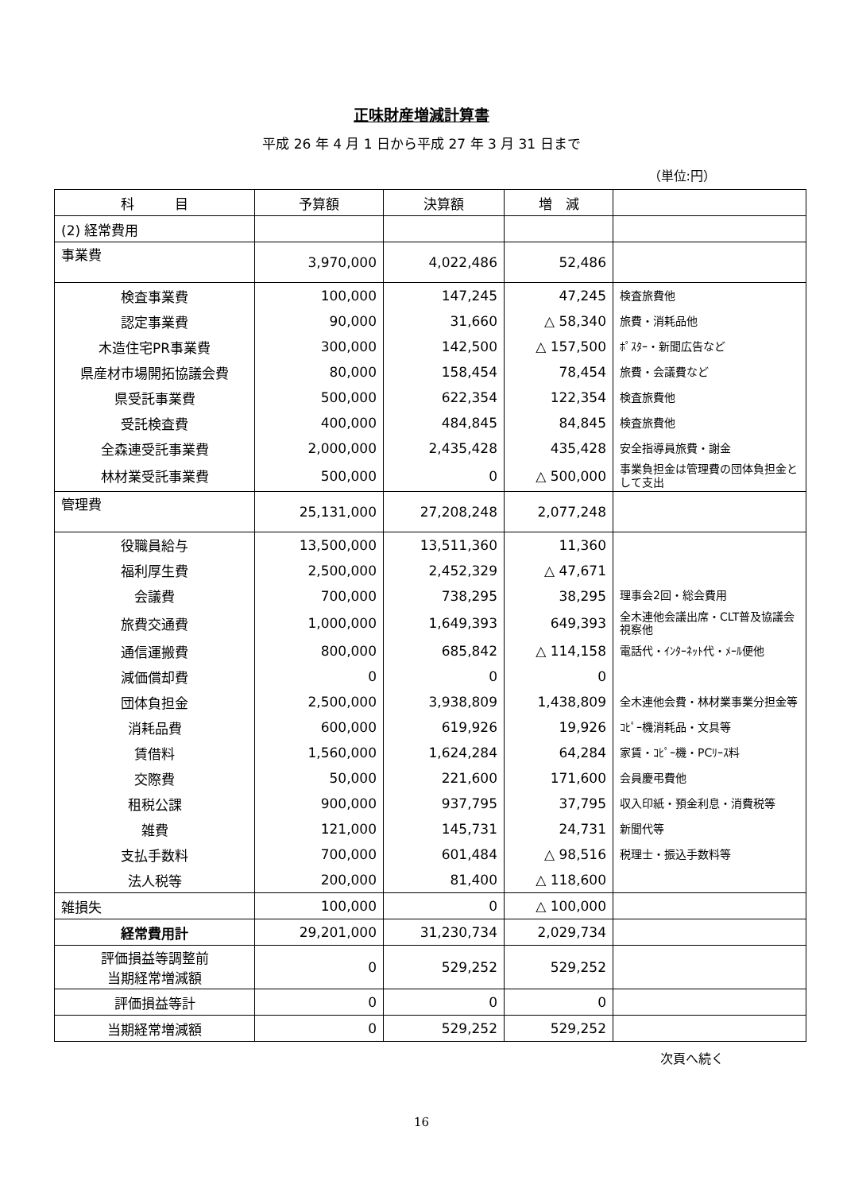正味財産増減計算書
平成 26 年 4 月 1 日から平成 27 年 3 月 31 日まで
（単位:円）
| 科 目 | 予算額 | 決算額 | 増 減 | |
| --- | --- | --- | --- | --- |
| (2) 経常費用 | | | | |
| 事業費 | 3,970,000 | 4,022,486 | 52,486 | |
| 検査事業費 | 100,000 | 147,245 | 47,245 | 検査旅費他 |
| 認定事業費 | 90,000 | 31,660 | △ 58,340 | 旅費・消耗品他 |
| 木造住宅PR事業費 | 300,000 | 142,500 | △ 157,500 | ﾎﾟｽﾀｰ・新聞広告など |
| 県産材市場開拓協議会費 | 80,000 | 158,454 | 78,454 | 旅費・会議費など |
| 県受託事業費 | 500,000 | 622,354 | 122,354 | 検査旅費他 |
| 受託検査費 | 400,000 | 484,845 | 84,845 | 検査旅費他 |
| 全森連受託事業費 | 2,000,000 | 2,435,428 | 435,428 | 安全指導員旅費・謝金 |
| 林材業受託事業費 | 500,000 | 0 | △ 500,000 | 事業負担金は管理費の団体負担金として支出 |
| 管理費 | 25,131,000 | 27,208,248 | 2,077,248 | |
| 役職員給与 | 13,500,000 | 13,511,360 | 11,360 | |
| 福利厚生費 | 2,500,000 | 2,452,329 | △ 47,671 | |
| 会議費 | 700,000 | 738,295 | 38,295 | 理事会2回・総会費用 |
| 旅費交通費 | 1,000,000 | 1,649,393 | 649,393 | 全木連他会議出席・CLT普及協議会視察他 |
| 通信運搬費 | 800,000 | 685,842 | △ 114,158 | 電話代・ｲﾝﾀｰﾈｯﾄ代・ﾒｰﾙ便他 |
| 減価償却費 | 0 | 0 | 0 | |
| 団体負担金 | 2,500,000 | 3,938,809 | 1,438,809 | 全木連他会費・林材業事業分担金等 |
| 消耗品費 | 600,000 | 619,926 | 19,926 | ｺﾋﾟｰ機消耗品・文具等 |
| 賃借料 | 1,560,000 | 1,624,284 | 64,284 | 家賃・ｺﾋﾟｰ機・PCﾘｰｽ料 |
| 交際費 | 50,000 | 221,600 | 171,600 | 会員慶弔費他 |
| 租税公課 | 900,000 | 937,795 | 37,795 | 収入印紙・預金利息・消費税等 |
| 雑費 | 121,000 | 145,731 | 24,731 | 新聞代等 |
| 支払手数料 | 700,000 | 601,484 | △ 98,516 | 税理士・振込手数料等 |
| 法人税等 | 200,000 | 81,400 | △ 118,600 | |
| 雑損失 | 100,000 | 0 | △ 100,000 | |
| 経常費用計 | 29,201,000 | 31,230,734 | 2,029,734 | |
| 評価損益等調整前 当期経常増減額 | 0 | 529,252 | 529,252 | |
| 評価損益等計 | 0 | 0 | 0 | |
| 当期経常増減額 | 0 | 529,252 | 529,252 | |
次頁へ続く
16